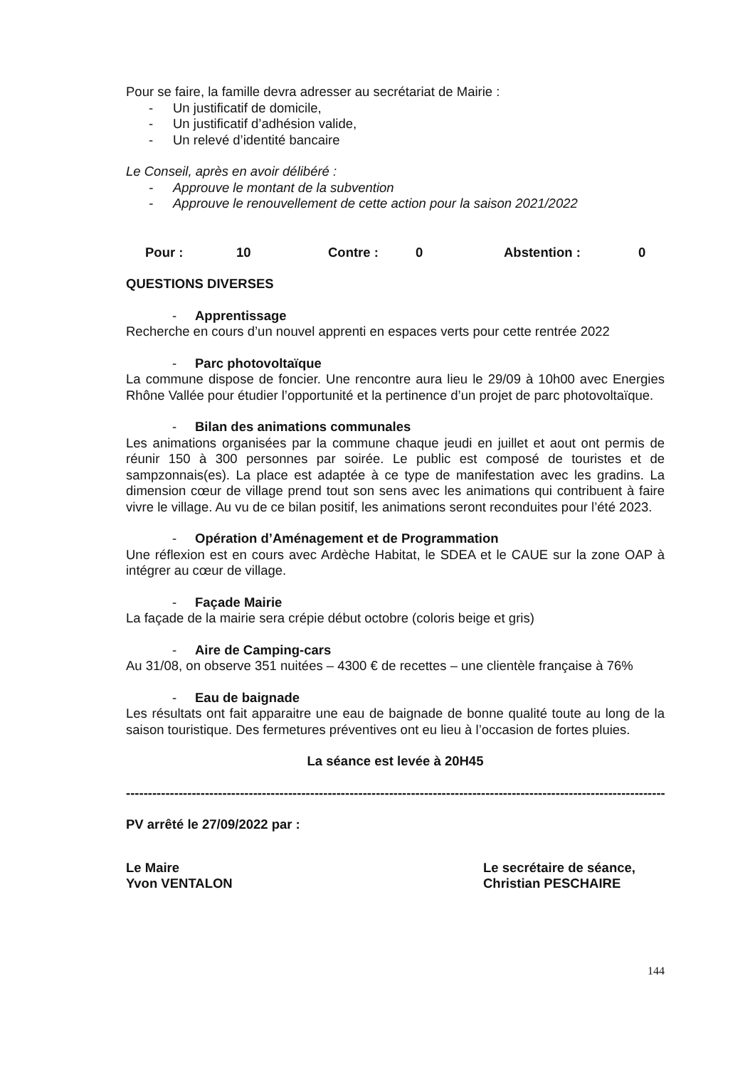Pour se faire, la famille devra adresser au secrétariat de Mairie :
- Un justificatif de domicile,
- Un justificatif d’adhésion valide,
- Un relevé d’identité bancaire
Le Conseil, après en avoir délibéré :
- Approuve le montant de la subvention
- Approuve le renouvellement de cette action pour la saison 2021/2022
Pour : 10 Contre : 0 Abstention : 0
QUESTIONS DIVERSES
- Apprentissage
Recherche en cours d’un nouvel apprenti en espaces verts pour cette rentrée 2022
- Parc photovoltaïque
La commune dispose de foncier. Une rencontre aura lieu le 29/09 à 10h00 avec Energies Rhône Vallée pour étudier l’opportunité et la pertinence d’un projet de parc photovoltaïque.
- Bilan des animations communales
Les animations organisées par la commune chaque jeudi en juillet et aout ont permis de réunir 150 à 300 personnes par soirée. Le public est composé de touristes et de sampzonnais(es). La place est adaptée à ce type de manifestation avec les gradins. La dimension cœur de village prend tout son sens avec les animations qui contribuent à faire vivre le village. Au vu de ce bilan positif, les animations seront reconduites pour l’été 2023.
- Opération d’Aménagement et de Programmation
Une réflexion est en cours avec Ardèche Habitat, le SDEA et le CAUE sur la zone OAP à intégrer au cœur de village.
- Façade Mairie
La façade de la mairie sera crépie début octobre (coloris beige et gris)
- Aire de Camping-cars
Au 31/08, on observe 351 nuitées – 4300 € de recettes – une clientèle française à 76%
- Eau de baignade
Les résultats ont fait apparaitre une eau de baignade de bonne qualité toute au long de la saison touristique. Des fermetures préventives ont eu lieu à l’occasion de fortes pluies.
La séance est levée à 20H45
------------------------------------------------------------------------------------------------------------------------------
PV arrêté le 27/09/2022 par :
Le Maire
Yvon VENTALON
Le secrétaire de séance,
Christian PESCHAIRE
144